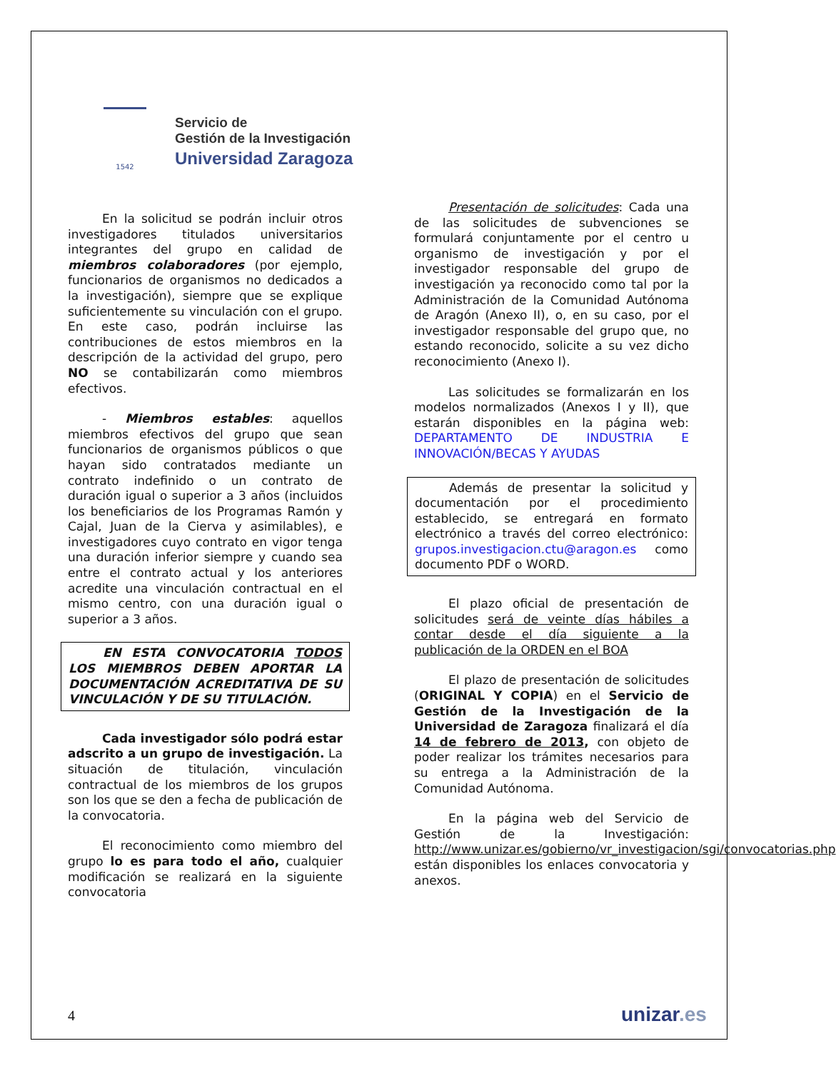1542
Servicio de
Gestión de la Investigación
Universidad Zaragoza
En la solicitud se podrán incluir otros investigadores titulados universitarios integrantes del grupo en calidad de miembros colaboradores (por ejemplo, funcionarios de organismos no dedicados a la investigación), siempre que se explique suficientemente su vinculación con el grupo. En este caso, podrán incluirse las contribuciones de estos miembros en la descripción de la actividad del grupo, pero NO se contabilizarán como miembros efectivos.
- Miembros estables: aquellos miembros efectivos del grupo que sean funcionarios de organismos públicos o que hayan sido contratados mediante un contrato indefinido o un contrato de duración igual o superior a 3 años (incluidos los beneficiarios de los Programas Ramón y Cajal, Juan de la Cierva y asimilables), e investigadores cuyo contrato en vigor tenga una duración inferior siempre y cuando sea entre el contrato actual y los anteriores acredite una vinculación contractual en el mismo centro, con una duración igual o superior a 3 años.
EN ESTA CONVOCATORIA TODOS LOS MIEMBROS DEBEN APORTAR LA DOCUMENTACIÓN ACREDITATIVA DE SU VINCULACIÓN Y DE SU TITULACIÓN.
Cada investigador sólo podrá estar adscrito a un grupo de investigación. La situación de titulación, vinculación contractual de los miembros de los grupos son los que se den a fecha de publicación de la convocatoria.
El reconocimiento como miembro del grupo lo es para todo el año, cualquier modificación se realizará en la siguiente convocatoria
Presentación de solicitudes: Cada una de las solicitudes de subvenciones se formulará conjuntamente por el centro u organismo de investigación y por el investigador responsable del grupo de investigación ya reconocido como tal por la Administración de la Comunidad Autónoma de Aragón (Anexo II), o, en su caso, por el investigador responsable del grupo que, no estando reconocido, solicite a su vez dicho reconocimiento (Anexo I).
Las solicitudes se formalizarán en los modelos normalizados (Anexos I y II), que estarán disponibles en la página web: DEPARTAMENTO DE INDUSTRIA E INNOVACIÓN/BECAS Y AYUDAS
Además de presentar la solicitud y documentación por el procedimiento establecido, se entregará en formato electrónico a través del correo electrónico: grupos.investigacion.ctu@aragon.es como documento PDF o WORD.
El plazo oficial de presentación de solicitudes será de veinte días hábiles a contar desde el día siguiente a la publicación de la ORDEN en el BOA
El plazo de presentación de solicitudes (ORIGINAL Y COPIA) en el Servicio de Gestión de la Investigación de la Universidad de Zaragoza finalizará el día 14 de febrero de 2013, con objeto de poder realizar los trámites necesarios para su entrega a la Administración de la Comunidad Autónoma.
En la página web del Servicio de Gestión de la Investigación: http://www.unizar.es/gobierno/vr_investigacion/sgi/convocatorias.php están disponibles los enlaces convocatoria y anexos.
4 unizar.es